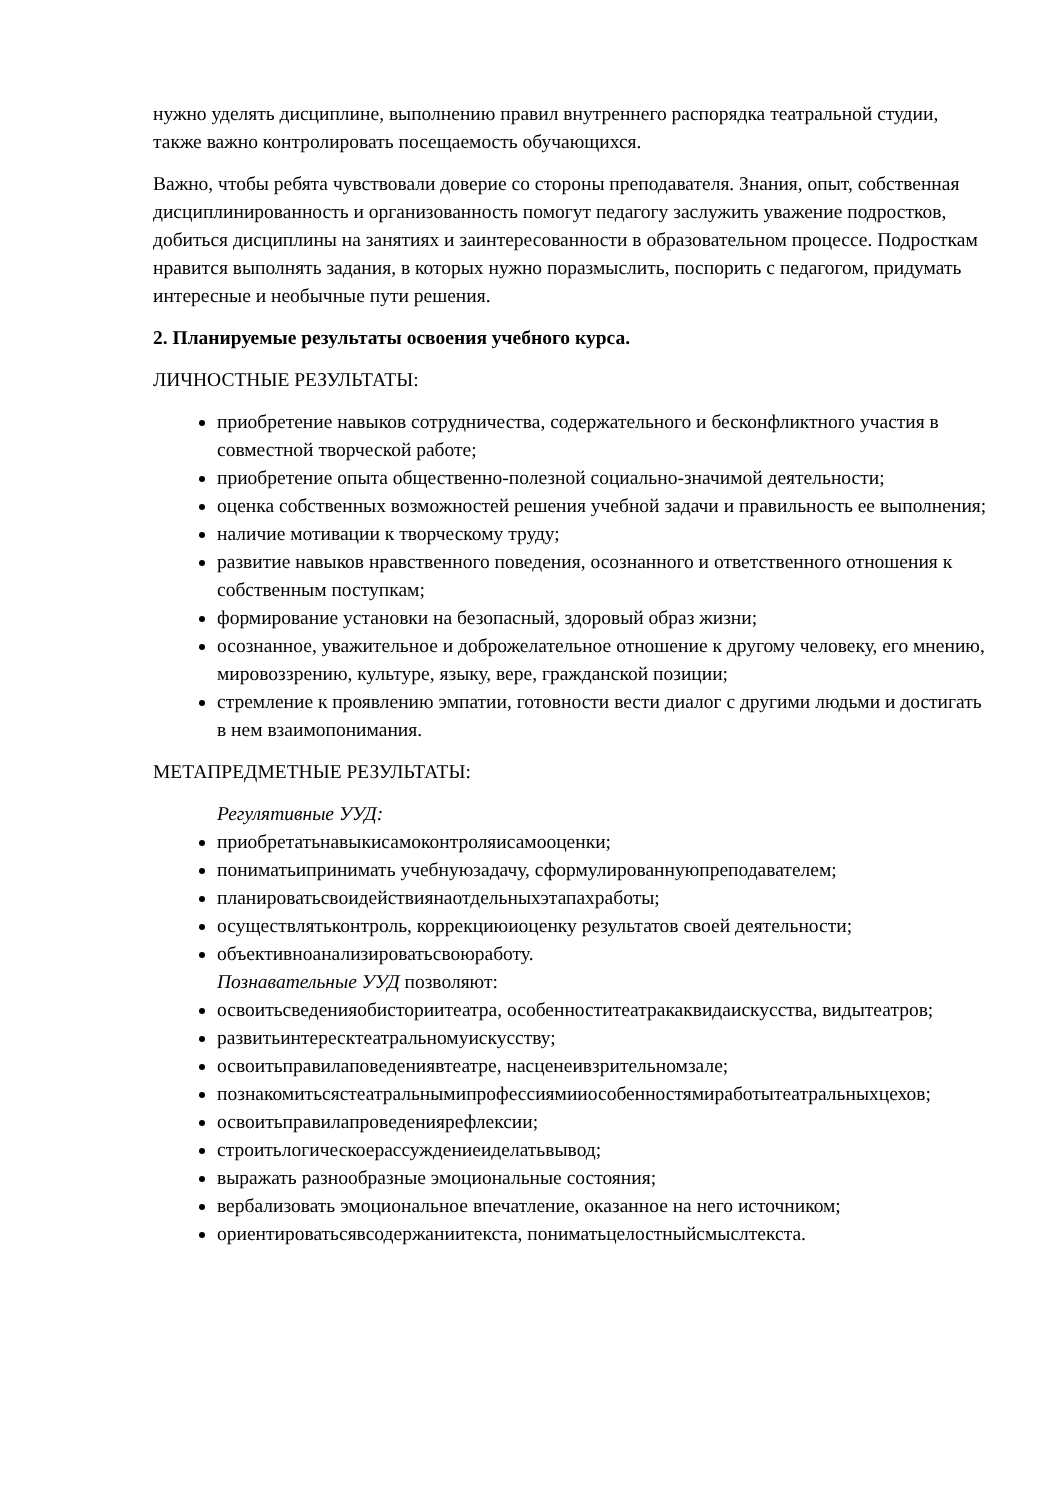нужно уделять дисциплине, выполнению правил внутреннего распорядка театральной студии, также важно контролировать посещаемость обучающихся.
Важно, чтобы ребята чувствовали доверие со стороны преподавателя. Знания, опыт, собственная дисциплинированность и организованность помогут педагогу заслужить уважение подростков, добиться дисциплины на занятиях и заинтересованности в образовательном процессе. Подросткам нравится выполнять задания, в которых нужно поразмыслить, поспорить с педагогом, придумать интересные и необычные пути решения.
2. Планируемые результаты освоения учебного курса.
ЛИЧНОСТНЫЕ РЕЗУЛЬТАТЫ:
приобретение навыков сотрудничества, содержательного и бесконфликтного участия в совместной творческой работе;
приобретение опыта общественно-полезной социально-значимой деятельности;
оценка собственных возможностей решения учебной задачи и правильность ее выполнения;
наличие мотивации к творческому труду;
развитие навыков нравственного поведения, осознанного и ответственного отношения к собственным поступкам;
формирование установки на безопасный, здоровый образ жизни;
осознанное, уважительное и доброжелательное отношение к другому человеку, его мнению, мировоззрению, культуре, языку, вере, гражданской позиции;
стремление к проявлению эмпатии, готовности вести диалог с другими людьми и достигать в нем взаимопонимания.
МЕТАПРЕДМЕТНЫЕ РЕЗУЛЬТАТЫ:
Регулятивные УУД:
приобретатьнавыкисамоконтроляисамооценки;
пониматьипринимать учебнуюзадачу, сформулированнуюпреподавателем;
планироватьсвоидействиянаотдельныхэтапахработы;
осуществлятьконтроль, коррекциюиоценку результатов своей деятельности;
объективноанализироватьсвоюработу.
Познавательные УУД позволяют:
освоитьсведенияобисториитеатра, особенноститеатракаквидаискусства, видытеатров;
развитьинтересктеатральномуискусству;
освоитьправилаповедениявтеатре, насценеивзрительномзале;
познакомитьсястеатральнымипрофессиямииособенностямиработытеатральныхцехов;
освоитьправилапроведениярефлексии;
строитьлогическоерассуждениеиделатьвывод;
выражать разнообразные эмоциональные состояния;
вербализовать эмоциональное впечатление, оказанное на него источником;
ориентироватьсявсодержаниитекста, пониматьцелостныйсмыслтекста.